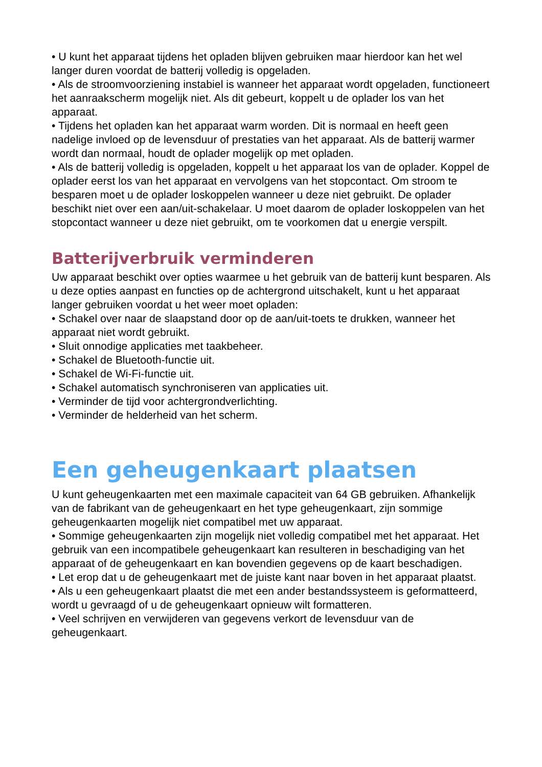• U kunt het apparaat tijdens het opladen blijven gebruiken maar hierdoor kan het wel langer duren voordat de batterij volledig is opgeladen.
• Als de stroomvoorziening instabiel is wanneer het apparaat wordt opgeladen, functioneert het aanraakscherm mogelijk niet. Als dit gebeurt, koppelt u de oplader los van het apparaat.
• Tijdens het opladen kan het apparaat warm worden. Dit is normaal en heeft geen nadelige invloed op de levensduur of prestaties van het apparaat. Als de batterij warmer wordt dan normaal, houdt de oplader mogelijk op met opladen.
• Als de batterij volledig is opgeladen, koppelt u het apparaat los van de oplader. Koppel de oplader eerst los van het apparaat en vervolgens van het stopcontact. Om stroom te besparen moet u de oplader loskoppelen wanneer u deze niet gebruikt. De oplader beschikt niet over een aan/uit-schakelaar. U moet daarom de oplader loskoppelen van het stopcontact wanneer u deze niet gebruikt, om te voorkomen dat u energie verspilt.
Batterijverbruik verminderen
Uw apparaat beschikt over opties waarmee u het gebruik van de batterij kunt besparen. Als u deze opties aanpast en functies op de achtergrond uitschakelt, kunt u het apparaat langer gebruiken voordat u het weer moet opladen:
• Schakel over naar de slaapstand door op de aan/uit-toets te drukken, wanneer het apparaat niet wordt gebruikt.
• Sluit onnodige applicaties met taakbeheer.
• Schakel de Bluetooth-functie uit.
• Schakel de Wi-Fi-functie uit.
• Schakel automatisch synchroniseren van applicaties uit.
• Verminder de tijd voor achtergrondverlichting.
• Verminder de helderheid van het scherm.
Een geheugenkaart plaatsen
U kunt geheugenkaarten met een maximale capaciteit van 64 GB gebruiken. Afhankelijk van de fabrikant van de geheugenkaart en het type geheugenkaart, zijn sommige geheugenkaarten mogelijk niet compatibel met uw apparaat.
• Sommige geheugenkaarten zijn mogelijk niet volledig compatibel met het apparaat. Het gebruik van een incompatibele geheugenkaart kan resulteren in beschadiging van het apparaat of de geheugenkaart en kan bovendien gegevens op de kaart beschadigen.
• Let erop dat u de geheugenkaart met de juiste kant naar boven in het apparaat plaatst.
• Als u een geheugenkaart plaatst die met een ander bestandssysteem is geformatteerd, wordt u gevraagd of u de geheugenkaart opnieuw wilt formatteren.
• Veel schrijven en verwijderen van gegevens verkort de levensduur van de geheugenkaart.